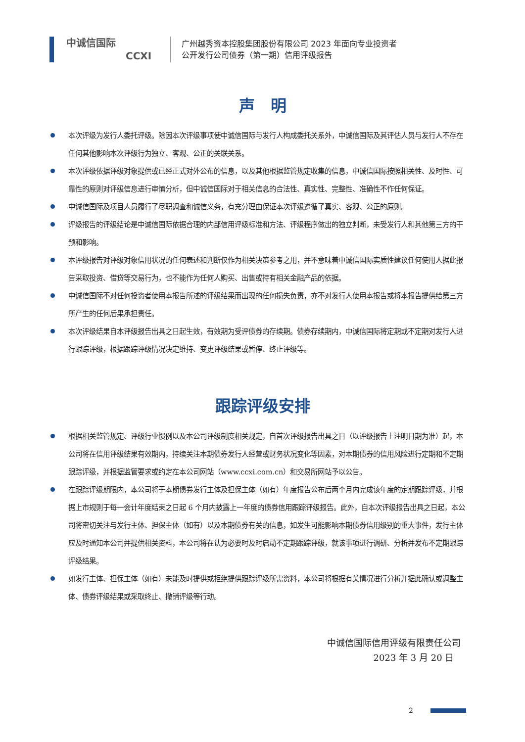中诚信国际
CCXI
广州越秀资本控股集团股份有限公司 2023 年面向专业投资者
公开发行公司债券（第一期）信用评级报告
声　明
本次评级为发行人委托评级。除因本次评级事项使中诚信国际与发行人构成委托关系外，中诚信国际及其评估人员与发行人不存在任何其他影响本次评级行为独立、客观、公正的关联关系。
本次评级依据评级对象提供或已经正式对外公布的信息，以及其他根据监管规定收集的信息，中诚信国际按照相关性、及时性、可靠性的原则对评级信息进行审慎分析，但中诚信国际对于相关信息的合法性、真实性、完整性、准确性不作任何保证。
中诚信国际及项目人员履行了尽职调查和诚信义务，有充分理由保证本次评级遵循了真实、客观、公正的原则。
评级报告的评级结论是中诚信国际依据合理的内部信用评级标准和方法、评级程序做出的独立判断，未受发行人和其他第三方的干预和影响。
本评级报告对评级对象信用状况的任何表述和判断仅作为相关决策参考之用，并不意味着中诚信国际实质性建议任何使用人据此报告采取投资、借贷等交易行为，也不能作为任何人购买、出售或持有相关金融产品的依据。
中诚信国际不对任何投资者使用本报告所述的评级结果而出现的任何损失负责，亦不对发行人使用本报告或将本报告提供给第三方所产生的任何后果承担责任。
本次评级结果自本评级报告出具之日起生效，有效期为受评债券的存续期。债券存续期内，中诚信国际将定期或不定期对发行人进行跟踪评级，根据跟踪评级情况决定维持、变更评级结果或暂停、终止评级等。
跟踪评级安排
根据相关监管规定、评级行业惯例以及本公司评级制度相关规定，自首次评级报告出具之日（以评级报告上注明日期为准）起，本公司将在信用评级结果有效期内，持续关注本期债券发行人经营或财务状况变化等因素，对本期债券的信用风险进行定期和不定期跟踪评级，并根据监管要求或约定在本公司网站（www.ccxi.com.cn）和交易所网站予以公告。
在跟踪评级期限内，本公司将于本期债券发行主体及担保主体（如有）年度报告公布后两个月内完成该年度的定期跟踪评级，并根据上市规则于每一会计年度结束之日起 6 个月内披露上一年度的债券信用跟踪评级报告。此外，自本次评级报告出具之日起，本公司将密切关注与发行主体、担保主体（如有）以及本期债券有关的信息，如发生可能影响本期债券信用级别的重大事件，发行主体应及时通知本公司并提供相关资料，本公司将在认为必要时及时启动不定期跟踪评级，就该事项进行调研、分析并发布不定期跟踪评级结果。
如发行主体、担保主体（如有）未能及时提供或拒绝提供跟踪评级所需资料，本公司将根据有关情况进行分析并据此确认或调整主体、债券评级结果或采取终止、撤销评级等行动。
中诚信国际信用评级有限责任公司
2023 年 3 月 20 日
2